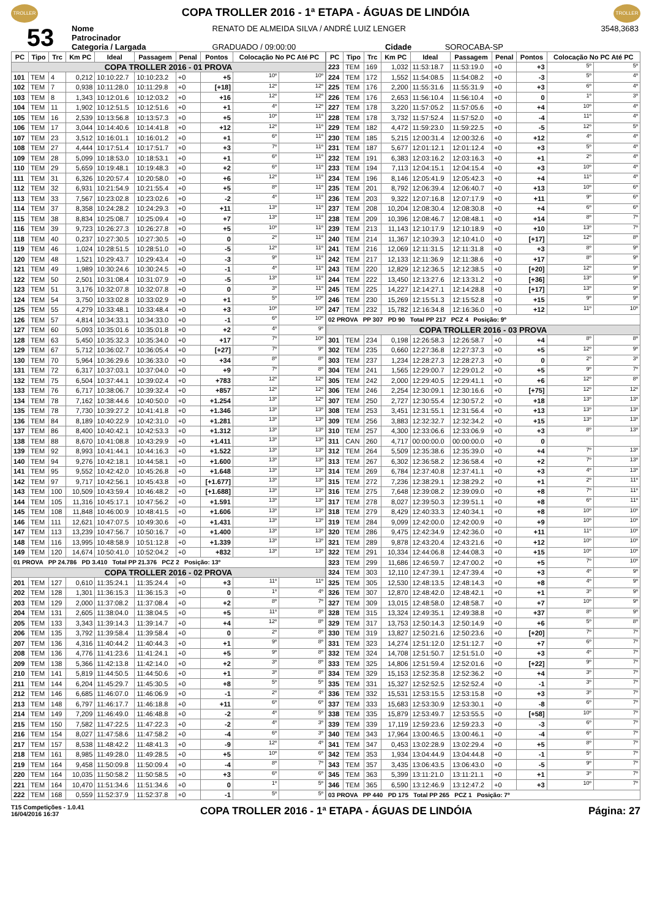TROLLER
COPA TROLLER 2016 - 1ª ETAPA - ÁGUAS DE LINDÓIA
TROLLER
| 53 | Nome | RENATO DE ALMEIDA SILVA / ANDRÉ LUIZ LENGER | | | 3548,3683 |
| | Patrocinador | | | | |
| | Categoria / Largada | GRADUADO / 09:00:00 | Cidade | SOROCABA-SP | |
| PC | Tipo | Trc | Km PC | Ideal | Passagem | Penal | Pontos | Colocação No PC Até PC | |
| --- | --- | --- | --- | --- | --- | --- | --- | --- | --- |
| COPA TROLLER 2016 - 01 PROVA | | | | | | | | | |
| 101 | TEM | 4 | 0,212 | 10:10:22.7 | 10:10:23.2 | +0 | +5 | 10º | 10º |
| 102 | TEM | 7 | 0,938 | 10:11:28.0 | 10:11:29.8 | +0 | [+18] | 12º | 12º |
| 103 | TEM | 8 | 1,343 | 10:12:01.6 | 10:12:03.2 | +0 | +16 | 12º | 12º |
| 104 | TEM | 11 | 1,902 | 10:12:51.5 | 10:12:51.6 | +0 | +1 | 4º | 12º |
| 105 | TEM | 16 | 2,539 | 10:13:56.8 | 10:13:57.3 | +0 | +5 | 10º | 11º |
| 106 | TEM | 17 | 3,044 | 10:14:40.6 | 10:14:41.8 | +0 | +12 | 12º | 11º |
| 107 | TEM | 23 | 3,512 | 10:16:01.1 | 10:16:01.2 | +0 | +1 | 6º | 11º |
| 108 | TEM | 27 | 4,444 | 10:17:51.4 | 10:17:51.7 | +0 | +3 | 7º | 11º |
| 109 | TEM | 28 | 5,099 | 10:18:53.0 | 10:18:53.1 | +0 | +1 | 6º | 11º |
| 110 | TEM | 29 | 5,659 | 10:19:48.1 | 10:19:48.3 | +0 | +2 | 6º | 11º |
| 111 | TEM | 31 | 6,326 | 10:20:57.4 | 10:20:58.0 | +0 | +6 | 12º | 11º |
| 112 | TEM | 32 | 6,931 | 10:21:54.9 | 10:21:55.4 | +0 | +5 | 8º | 11º |
| 113 | TEM | 33 | 7,567 | 10:23:02.8 | 10:23:02.6 | +0 | -2 | 4º | 11º |
| 114 | TEM | 37 | 8,358 | 10:24:28.2 | 10:24:29.3 | +0 | +11 | 13º | 11º |
| 115 | TEM | 38 | 8,834 | 10:25:08.7 | 10:25:09.4 | +0 | +7 | 13º | 11º |
| 116 | TEM | 39 | 9,723 | 10:26:27.3 | 10:26:27.8 | +0 | +5 | 10º | 11º |
| 118 | TEM | 40 | 0,237 | 10:27:30.5 | 10:27:30.5 | +0 | 0 | 2º | 11º |
| 119 | TEM | 46 | 1,024 | 10:28:51.5 | 10:28:51.0 | +0 | -5 | 12º | 11º |
| 120 | TEM | 48 | 1,521 | 10:29:43.7 | 10:29:43.4 | +0 | -3 | 9º | 11º |
| 121 | TEM | 49 | 1,989 | 10:30:24.6 | 10:30:24.5 | +0 | -1 | 4º | 11º |
| 122 | TEM | 50 | 2,501 | 10:31:08.4 | 10:31:07.9 | +0 | -5 | 13º | 11º |
| 123 | TEM | 51 | 3,176 | 10:32:07.8 | 10:32:07.8 | +0 | 0 | 3º | 11º |
| 124 | TEM | 54 | 3,750 | 10:33:02.8 | 10:33:02.9 | +0 | +1 | 5º | 10º |
| 125 | TEM | 55 | 4,279 | 10:33:48.1 | 10:33:48.4 | +0 | +3 | 10º | 10º |
| 126 | TEM | 57 | 4,814 | 10:34:33.1 | 10:34:33.0 | +0 | -1 | 6º | 10º |
| 127 | TEM | 60 | 5,093 | 10:35:01.6 | 10:35:01.8 | +0 | +2 | 4º | 9º |
| 128 | TEM | 63 | 5,450 | 10:35:32.3 | 10:35:34.0 | +0 | +17 | 7º | 10º |
| 129 | TEM | 67 | 5,712 | 10:36:02.7 | 10:36:05.4 | +0 | [+27] | 7º | 9º |
| 130 | TEM | 70 | 5,964 | 10:36:29.6 | 10:36:33.0 | +0 | +34 | 8º | 8º |
| 131 | TEM | 72 | 6,317 | 10:37:03.1 | 10:37:04.0 | +0 | +9 | 7º | 8º |
| 132 | TEM | 75 | 6,504 | 10:37:44.1 | 10:39:02.4 | +0 | +783 | 12º | 12º |
| 133 | TEM | 76 | 6,717 | 10:38:06.7 | 10:39:32.4 | +0 | +857 | 12º | 12º |
| 134 | TEM | 78 | 7,162 | 10:38:44.6 | 10:40:50.0 | +0 | +1.254 | 13º | 12º |
| 135 | TEM | 78 | 7,730 | 10:39:27.2 | 10:41:41.8 | +0 | +1.346 | 13º | 13º |
| 136 | TEM | 84 | 8,189 | 10:40:22.9 | 10:42:31.0 | +0 | +1.281 | 13º | 13º |
| 137 | TEM | 86 | 8,400 | 10:40:42.1 | 10:42:53.3 | +0 | +1.312 | 13º | 13º |
| 138 | TEM | 88 | 8,670 | 10:41:08.8 | 10:43:29.9 | +0 | +1.411 | 13º | 13º |
| 139 | TEM | 92 | 8,993 | 10:41:44.1 | 10:44:16.3 | +0 | +1.522 | 13º | 13º |
| 140 | TEM | 94 | 9,276 | 10:42:18.1 | 10:44:58.1 | +0 | +1.600 | 13º | 13º |
| 141 | TEM | 95 | 9,552 | 10:42:42.0 | 10:45:26.8 | +0 | +1.648 | 13º | 13º |
| 142 | TEM | 97 | 9,717 | 10:42:56.1 | 10:45:43.8 | +0 | [+1.677] | 13º | 13º |
| 143 | TEM | 100 | 10,509 | 10:43:59.4 | 10:46:48.2 | +0 | [+1.688] | 13º | 13º |
| 144 | TEM | 105 | 11,316 | 10:45:17.1 | 10:47:56.2 | +0 | +1.591 | 13º | 13º |
| 145 | TEM | 108 | 11,848 | 10:46:00.9 | 10:48:41.5 | +0 | +1.606 | 13º | 13º |
| 146 | TEM | 111 | 12,621 | 10:47:07.5 | 10:49:30.6 | +0 | +1.431 | 13º | 13º |
| 147 | TEM | 113 | 13,239 | 10:47:56.7 | 10:50:16.7 | +0 | +1.400 | 13º | 13º |
| 148 | TEM | 116 | 13,995 | 10:48:58.9 | 10:51:12.8 | +0 | +1.339 | 13º | 13º |
| 149 | TEM | 120 | 14,674 | 10:50:41.0 | 10:52:04.2 | +0 | +832 | 13º | 13º |
| 01 PROVA PP 24.786 PD 3.410 Total PP 21.376 PCZ 2 Posição: 13º | | | | | | | | | |
| COPA TROLLER 2016 - 02 PROVA | | | | | | | | | |
| 201 | TEM | 127 | 0,610 | 11:35:24.1 | 11:35:24.4 | +0 | +3 | 11º | 11º |
| 202 | TEM | 128 | 1,301 | 11:36:15.3 | 11:36:15.3 | +0 | 0 | 1º | 4º |
| 203 | TEM | 129 | 2,000 | 11:37:08.2 | 11:37:08.4 | +0 | +2 | 8º | 7º |
| 204 | TEM | 131 | 2,605 | 11:38:04.0 | 11:38:04.5 | +0 | +5 | 11º | 8º |
| 205 | TEM | 133 | 3,343 | 11:39:14.3 | 11:39:14.7 | +0 | +4 | 12º | 8º |
| 206 | TEM | 135 | 3,792 | 11:39:58.4 | 11:39:58.4 | +0 | 0 | 2º | 8º |
| 207 | TEM | 136 | 4,316 | 11:40:44.2 | 11:40:44.3 | +0 | +1 | 9º | 8º |
| 208 | TEM | 136 | 4,776 | 11:41:23.6 | 11:41:24.1 | +0 | +5 | 9º | 8º |
| 209 | TEM | 138 | 5,366 | 11:42:13.8 | 11:42:14.0 | +0 | +2 | 3º | 8º |
| 210 | TEM | 141 | 5,819 | 11:44:50.5 | 11:44:50.6 | +0 | +1 | 3º | 8º |
| 211 | TEM | 144 | 6,204 | 11:45:29.7 | 11:45:30.5 | +0 | +8 | 5º | 5º |
| 212 | TEM | 146 | 6,685 | 11:46:07.0 | 11:46:06.9 | +0 | -1 | 2º | 4º |
| 213 | TEM | 148 | 6,797 | 11:46:17.7 | 11:46:18.8 | +0 | +11 | 6º | 6º |
| 214 | TEM | 149 | 7,209 | 11:46:49.0 | 11:46:48.8 | +0 | -2 | 4º | 5º |
| 215 | TEM | 150 | 7,582 | 11:47:22.5 | 11:47:22.3 | +0 | -2 | 4º | 3º |
| 216 | TEM | 154 | 8,027 | 11:47:58.6 | 11:47:58.2 | +0 | -4 | 6º | 3º |
| 217 | TEM | 157 | 8,538 | 11:48:42.2 | 11:48:41.3 | +0 | -9 | 12º | 4º |
| 218 | TEM | 161 | 8,985 | 11:49:28.0 | 11:49:28.5 | +0 | +5 | 10º | 6º |
| 219 | TEM | 164 | 9,458 | 11:50:09.8 | 11:50:09.4 | +0 | -4 | 8º | 7º |
| 220 | TEM | 164 | 10,035 | 11:50:58.2 | 11:50:58.5 | +0 | +3 | 6º | 6º |
| 221 | TEM | 164 | 10,470 | 11:51:34.6 | 11:51:34.6 | +0 | 0 | 1º | 5º |
| 222 | TEM | 168 | 0,559 | 11:52:37.9 | 11:52:37.8 | +0 | -1 | 5º | 5º |
| PC | Tipo | Trc | Km PC | Ideal | Passagem | Penal | Pontos | Colocação No PC Até PC | |
| --- | --- | --- | --- | --- | --- | --- | --- | --- | --- |
| 223 | TEM | 169 | 1,032 | 11:53:18.7 | 11:53:19.0 | +0 | +3 | 5º | 5º |
| 224 | TEM | 172 | 1,552 | 11:54:08.5 | 11:54:08.2 | +0 | -3 | 5º | 4º |
| 225 | TEM | 176 | 2,200 | 11:55:31.6 | 11:55:31.9 | +0 | +3 | 6º | 4º |
| 226 | TEM | 176 | 2,653 | 11:56:10.4 | 11:56:10.4 | +0 | 0 | 1º | 3º |
| 227 | TEM | 178 | 3,220 | 11:57:05.2 | 11:57:05.6 | +0 | +4 | 10º | 4º |
| 228 | TEM | 178 | 3,732 | 11:57:52.4 | 11:57:52.0 | +0 | -4 | 11º | 4º |
| 229 | TEM | 182 | 4,472 | 11:59:23.0 | 11:59:22.5 | +0 | -5 | 12º | 5º |
| 230 | TEM | 185 | 5,215 | 12:00:31.4 | 12:00:32.6 | +0 | +12 | 4º | 4º |
| 231 | TEM | 187 | 5,677 | 12:01:12.1 | 12:01:12.4 | +0 | +3 | 5º | 4º |
| 232 | TEM | 191 | 6,383 | 12:03:16.2 | 12:03:16.3 | +0 | +1 | 2º | 4º |
| 233 | TEM | 194 | 7,113 | 12:04:15.1 | 12:04:15.4 | +0 | +3 | 10º | 4º |
| 234 | TEM | 196 | 8,146 | 12:05:41.9 | 12:05:42.3 | +0 | +4 | 11º | 4º |
| 235 | TEM | 201 | 8,792 | 12:06:39.4 | 12:06:40.7 | +0 | +13 | 10º | 6º |
| 236 | TEM | 203 | 9,322 | 12:07:16.8 | 12:07:17.9 | +0 | +11 | 9º | 6º |
| 237 | TEM | 208 | 10,204 | 12:08:30.4 | 12:08:30.8 | +0 | +4 | 6º | 6º |
| 238 | TEM | 209 | 10,396 | 12:08:46.7 | 12:08:48.1 | +0 | +14 | 8º | 7º |
| 239 | TEM | 213 | 11,143 | 12:10:17.9 | 12:10:18.9 | +0 | +10 | 13º | 7º |
| 240 | TEM | 214 | 11,367 | 12:10:39.3 | 12:10:41.0 | +0 | [+17] | 12º | 8º |
| 241 | TEM | 216 | 12,069 | 12:11:31.5 | 12:11:31.8 | +0 | +3 | 8º | 9º |
| 242 | TEM | 217 | 12,133 | 12:11:36.9 | 12:11:38.6 | +0 | +17 | 8º | 9º |
| 243 | TEM | 220 | 12,829 | 12:12:36.5 | 12:12:38.5 | +0 | [+20] | 12º | 9º |
| 244 | TEM | 222 | 13,450 | 12:13:27.6 | 12:13:31.2 | +0 | [+36] | 13º | 9º |
| 245 | TEM | 225 | 14,227 | 12:14:27.1 | 12:14:28.8 | +0 | [+17] | 13º | 9º |
| 246 | TEM | 230 | 15,269 | 12:15:51.3 | 12:15:52.8 | +0 | +15 | 9º | 9º |
| 247 | TEM | 232 | 15,782 | 12:16:34.8 | 12:16:36.0 | +0 | +12 | 11º | 10º |
| 02 PROVA PP 307 PD 90 Total PP 217 PCZ 4 Posição: 9º | | | | | | | | | |
| COPA TROLLER 2016 - 03 PROVA | | | | | | | | | |
| 301 | TEM | 234 | 0,198 | 12:26:58.3 | 12:26:58.7 | +0 | +4 | 8º | 8º |
| 302 | TEM | 235 | 0,660 | 12:27:36.8 | 12:27:37.3 | +0 | +5 | 12º | 9º |
| 303 | TEM | 237 | 1,234 | 12:28:27.3 | 12:28:27.3 | +0 | 0 | 2º | 3º |
| 304 | TEM | 241 | 1,565 | 12:29:00.7 | 12:29:01.2 | +0 | +5 | 9º | 7º |
| 305 | TEM | 242 | 2,000 | 12:29:40.5 | 12:29:41.1 | +0 | +6 | 12º | 8º |
| 306 | TEM | 246 | 2,254 | 12:30:09.1 | 12:30:16.6 | +0 | [+75] | 12º | 12º |
| 307 | TEM | 250 | 2,727 | 12:30:55.4 | 12:30:57.2 | +0 | +18 | 13º | 13º |
| 308 | TEM | 253 | 3,451 | 12:31:55.1 | 12:31:56.4 | +0 | +13 | 13º | 13º |
| 309 | TEM | 256 | 3,883 | 12:32:32.7 | 12:32:34.2 | +0 | +15 | 13º | 13º |
| 310 | TEM | 257 | 4,300 | 12:33:06.6 | 12:33:06.9 | +0 | +3 | 8º | 13º |
| 311 | CAN | 260 | 4,717 | 00:00:00.0 | 00:00:00.0 | +0 | 0 | | |
| 312 | TEM | 264 | 5,509 | 12:35:38.6 | 12:35:39.0 | +0 | +4 | 7º | 13º |
| 313 | TEM | 267 | 6,302 | 12:36:58.2 | 12:36:58.4 | +0 | +2 | 7º | 13º |
| 314 | TEM | 269 | 6,784 | 12:37:40.8 | 12:37:41.1 | +0 | +3 | 4º | 13º |
| 315 | TEM | 272 | 7,236 | 12:38:29.1 | 12:38:29.2 | +0 | +1 | 2º | 11º |
| 316 | TEM | 275 | 7,648 | 12:39:08.2 | 12:39:09.0 | +0 | +8 | 7º | 11º |
| 317 | TEM | 278 | 8,027 | 12:39:50.3 | 12:39:51.1 | +0 | +8 | 6º | 11º |
| 318 | TEM | 279 | 8,429 | 12:40:33.3 | 12:40:34.1 | +0 | +8 | 10º | 10º |
| 319 | TEM | 284 | 9,099 | 12:42:00.0 | 12:42:00.9 | +0 | +9 | 10º | 10º |
| 320 | TEM | 286 | 9,475 | 12:42:34.9 | 12:42:36.0 | +0 | +11 | 11º | 10º |
| 321 | TEM | 289 | 9,878 | 12:43:20.4 | 12:43:21.6 | +0 | +12 | 10º | 10º |
| 322 | TEM | 291 | 10,334 | 12:44:06.8 | 12:44:08.3 | +0 | +15 | 10º | 10º |
| 323 | TEM | 299 | 11,686 | 12:46:59.7 | 12:47:00.2 | +0 | +5 | 7º | 10º |
| 324 | TEM | 303 | 12,110 | 12:47:39.1 | 12:47:39.4 | +0 | +3 | 4º | 9º |
| 325 | TEM | 305 | 12,530 | 12:48:13.5 | 12:48:14.3 | +0 | +8 | 4º | 9º |
| 326 | TEM | 307 | 12,870 | 12:48:42.0 | 12:48:42.1 | +0 | +1 | 3º | 9º |
| 327 | TEM | 309 | 13,015 | 12:48:58.0 | 12:48:58.7 | +0 | +7 | 10º | 9º |
| 328 | TEM | 315 | 13,324 | 12:49:35.1 | 12:49:38.8 | +0 | +37 | 8º | 9º |
| 329 | TEM | 317 | 13,753 | 12:50:14.3 | 12:50:14.9 | +0 | +6 | 5º | 8º |
| 330 | TEM | 319 | 13,827 | 12:50:21.6 | 12:50:23.6 | +0 | [+20] | 7º | 7º |
| 331 | TEM | 323 | 14,274 | 12:51:12.0 | 12:51:12.7 | +0 | +7 | 6º | 7º |
| 332 | TEM | 324 | 14,708 | 12:51:50.7 | 12:51:51.0 | +0 | +3 | 4º | 7º |
| 333 | TEM | 325 | 14,806 | 12:51:59.4 | 12:52:01.6 | +0 | [+22] | 9º | 7º |
| 334 | TEM | 329 | 15,153 | 12:52:35.8 | 12:52:36.2 | +0 | +4 | 3º | 7º |
| 335 | TEM | 331 | 15,327 | 12:52:52.5 | 12:52:52.4 | +0 | -1 | 3º | 7º |
| 336 | TEM | 332 | 15,531 | 12:53:15.5 | 12:53:15.8 | +0 | +3 | 3º | 7º |
| 337 | TEM | 333 | 15,683 | 12:53:30.9 | 12:53:30.1 | +0 | -8 | 6º | 7º |
| 338 | TEM | 335 | 15,879 | 12:53:49.7 | 12:53:55.5 | +0 | [+58] | 10º | 7º |
| 339 | TEM | 339 | 17,119 | 12:59:23.6 | 12:59:23.3 | +0 | -3 | 6º | 7º |
| 340 | TEM | 343 | 17,964 | 13:00:46.5 | 13:00:46.1 | +0 | -4 | 6º | 7º |
| 341 | TEM | 347 | 0,453 | 13:02:28.9 | 13:02:29.4 | +0 | +5 | 8º | 7º |
| 342 | TEM | 353 | 1,934 | 13:04:44.9 | 13:04:44.8 | +0 | -1 | 5º | 7º |
| 343 | TEM | 357 | 3,435 | 13:06:43.5 | 13:06:43.0 | +0 | -5 | 9º | 7º |
| 345 | TEM | 363 | 5,399 | 13:11:21.0 | 13:11:21.1 | +0 | +1 | 3º | 7º |
| 346 | TEM | 365 | 6,590 | 13:12:46.9 | 13:12:47.2 | +0 | +3 | 10º | 7º |
| 03 PROVA PP 440 PD 175 Total PP 265 PCZ 1 Posição: 7º | | | | | | | | | |
T15 Competições - 1.0.41
16/04/2016 16:37
COPA TROLLER 2016 - 1ª ETAPA - ÁGUAS DE LINDÓIA
Página: 27